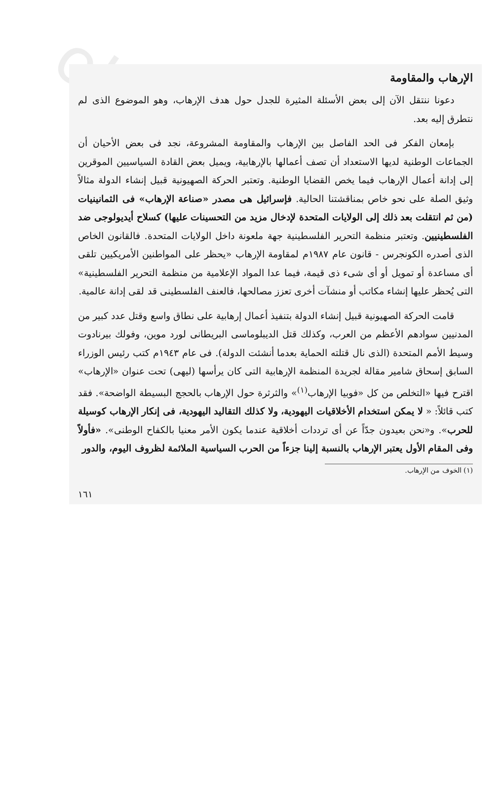obeikandl.com
الإرهاب والمقاومة
دعونا ننتقل الآن إلى بعض الأسئلة المثيرة للجدل حول هدف الإرهاب، وهو الموضوع الذى لم نتطرق إليه بعد.
بإمعان الفكر فى الحد الفاصل بين الإرهاب والمقاومة المشروعة، نجد فى بعض الأحيان أن الجماعات الوطنية لديها الاستعداد أن تصف أعمالها بالإرهابية، ويميل بعض القادة السياسيين الموقرين إلى إدانة أعمال الإرهاب فيما يخص القضايا الوطنية. وتعتبر الحركة الصهيونية قبيل إنشاء الدولة مثالاً وثيق الصلة على نحو خاص بمناقشتنا الحالية. فإسرائيل هى مصدر «صناعة الإرهاب» فى الثمانينيات (من ثم انتقلت بعد ذلك إلى الولايات المتحدة لإدخال مزيد من التحسينات عليها) كسلاح أيديولوجى ضد الفلسطينيين. وتعتبر منظمة التحرير الفلسطينية جهة ملعونة داخل الولايات المتحدة. فالقانون الخاص الذى أصدره الكونجرس - قانون عام ١٩٨٧م لمقاومة الإرهاب «يحظر على المواطنين الأمريكيين تلقى أى مساعدة أو تمويل أو أى شىء ذى قيمة، فيما عدا المواد الإعلامية من منظمة التحرير الفلسطينية» التى يُحظر عليها إنشاء مكاتب أو منشآت أخرى تعزز مصالحها، فالعنف الفلسطينى قد لقى إدانة عالمية.
قامت الحركة الصهيونية قبيل إنشاء الدولة بتنفيذ أعمال إرهابية على نطاق واسع وقتل عدد كبير من المدنيين سوادهم الأعظم من العرب، وكذلك قتل الديبلوماسى البريطانى لورد موين، وفولك بيرنادوت وسيط الأمم المتحدة (الذى نال قتلته الحماية بعدما أنشئت الدولة). فى عام ١٩٤٣م كتب رئيس الوزراء السابق إسحاق شامير مقالة لجريدة المنظمة الإرهابية التى كان يرأسها (ليهى) تحت عنوان «الإرهاب» اقترح فيها «التخلص من كل «فوبيا الإرهاب<sup>(١)</sup>» والثرثرة حول الإرهاب بالحجج البسيطة الواضحة». فقد كتب قائلاً: « لا يمكن استخدام الأخلاقيات اليهودية، ولا كذلك التقاليد اليهودية، فى إنكار الإرهاب كوسيلة للحرب». و«نحن بعيدون جدّاً عن أى ترددات أخلاقية عندما يكون الأمر معنيا بالكفاح الوطنى». «فأولاً وفى المقام الأول يعتبر الإرهاب بالنسبة إلينا جزءاً من الحرب السياسية الملائمة لظروف اليوم، والدور
(١) الخوف من الإرهاب.
١٦١